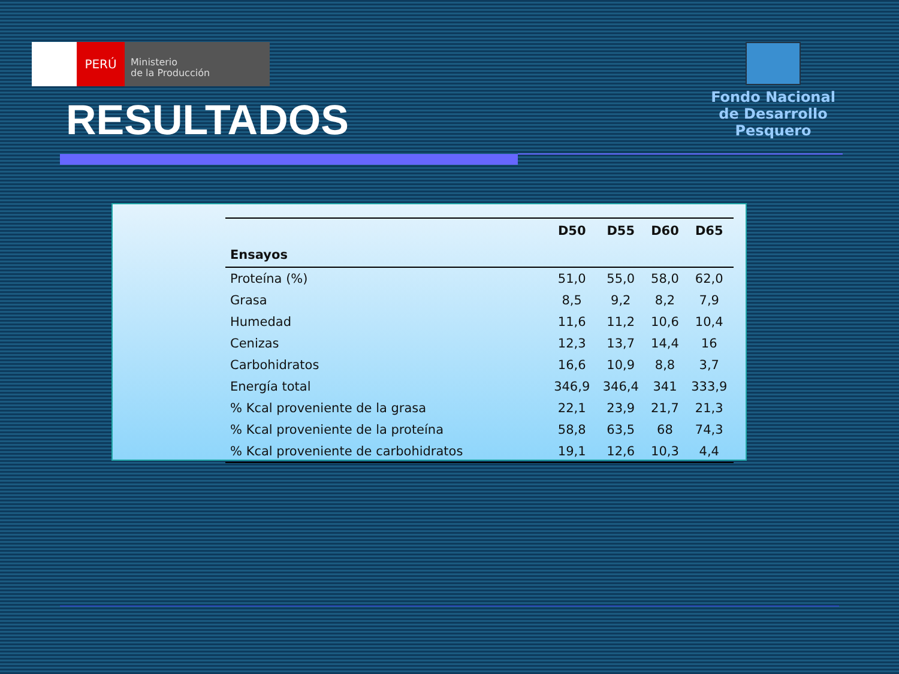PERÚ
Ministerio
de la Producción
Fondo Nacional
de Desarrollo Pesquero
RESULTADOS
| | D50 | D55 | D60 | D65 |
| --- | --- | --- | --- | --- |
| Ensayos | | | | |
| Proteína (%) | 51,0 | 55,0 | 58,0 | 62,0 |
| Grasa | 8,5 | 9,2 | 8,2 | 7,9 |
| Humedad | 11,6 | 11,2 | 10,6 | 10,4 |
| Cenizas | 12,3 | 13,7 | 14,4 | 16 |
| Carbohidratos | 16,6 | 10,9 | 8,8 | 3,7 |
| Energía total | 346,9 | 346,4 | 341 | 333,9 |
| % Kcal proveniente de la grasa | 22,1 | 23,9 | 21,7 | 21,3 |
| % Kcal proveniente de la proteína | 58,8 | 63,5 | 68 | 74,3 |
| % Kcal proveniente de carbohidratos | 19,1 | 12,6 | 10,3 | 4,4 |